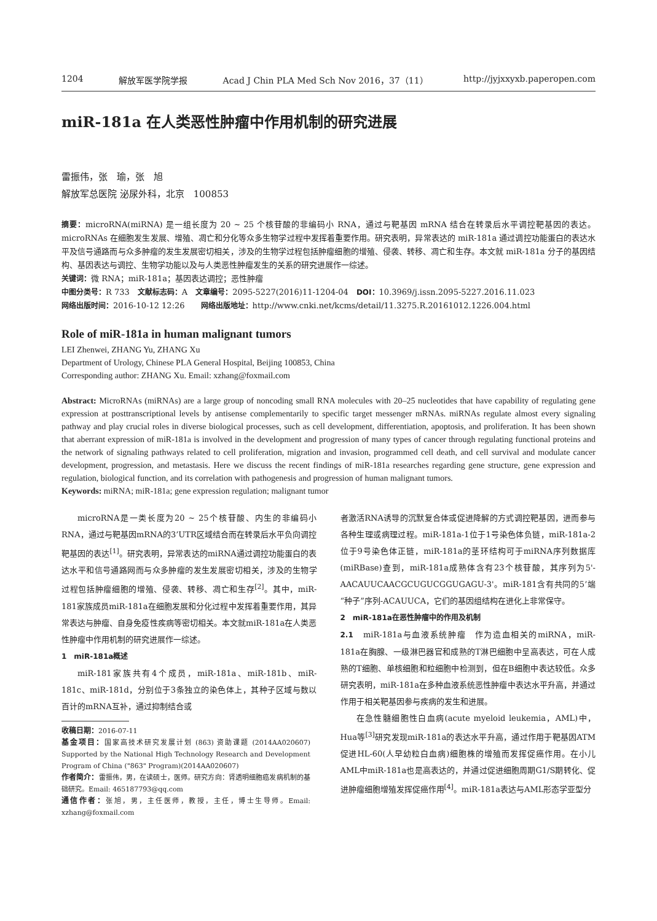1204 解放军医学院学报 Acad J Chin PLA Med Sch Nov 2016，37（11） http://jyjxxyxb.paperopen.com
miR-181a 在人类恶性肿瘤中作用机制的研究进展
雷振伟，张　瑜，张　旭
解放军总医院 泌尿外科，北京　100853
摘要：microRNA(miRNA) 是一组长度为 20 ~ 25 个核苷酸的非编码小 RNA，通过与靶基因 mRNA 结合在转录后水平调控靶基因的表达。microRNAs 在细胞发生发展、增殖、凋亡和分化等众多生物学过程中发挥着重要作用。研究表明，异常表达的 miR-181a 通过调控功能蛋白的表达水平及信号通路而与众多肿瘤的发生发展密切相关，涉及的生物学过程包括肿瘤细胞的增殖、侵袭、转移、凋亡和生存。本文就 miR-181a 分子的基因结构、基因表达与调控、生物学功能以及与人类恶性肿瘤发生的关系的研究进展作一综述。
关键词：微 RNA；miR-181a；基因表达调控；恶性肿瘤
中图分类号：R 733　文献标志码：A　文章编号：2095-5227(2016)11-1204-04　DOI：10.3969/j.issn.2095-5227.2016.11.023
网络出版时间：2016-10-12 12:26　　网络出版地址：http://www.cnki.net/kcms/detail/11.3275.R.20161012.1226.004.html
Role of miR-181a in human malignant tumors
LEI Zhenwei, ZHANG Yu, ZHANG Xu
Department of Urology, Chinese PLA General Hospital, Beijing 100853, China
Corresponding author: ZHANG Xu. Email: xzhang@foxmail.com
Abstract: MicroRNAs (miRNAs) are a large group of noncoding small RNA molecules with 20–25 nucleotides that have capability of regulating gene expression at posttranscriptional levels by antisense complementarily to specific target messenger mRNAs. miRNAs regulate almost every signaling pathway and play crucial roles in diverse biological processes, such as cell development, differentiation, apoptosis, and proliferation. It has been shown that aberrant expression of miR-181a is involved in the development and progression of many types of cancer through regulating functional proteins and the network of signaling pathways related to cell proliferation, migration and invasion, programmed cell death, and cell survival and modulate cancer development, progression, and metastasis. Here we discuss the recent findings of miR-181a researches regarding gene structure, gene expression and regulation, biological function, and its correlation with pathogenesis and progression of human malignant tumors.
Keywords: miRNA; miR-181a; gene expression regulation; malignant tumor
microRNA是一类长度为20 ~ 25个核苷酸、内生的非编码小RNA，通过与靶基因mRNA的3’UTR区域结合而在转录后水平负向调控靶基因的表达<sup>[1]</sup>。研究表明，异常表达的miRNA通过调控功能蛋白的表达水平和信号通路网而与众多肿瘤的发生发展密切相关，涉及的生物学过程包括肿瘤细胞的增殖、侵袭、转移、凋亡和生存<sup>[2]</sup>。其中，miR-181家族成员miR-181a在细胞发展和分化过程中发挥着重要作用，其异常表达与肿瘤、自身免疫性疾病等密切相关。本文就miR-181a在人类恶性肿瘤中作用机制的研究进展作一综述。
1　miR-181a概述
miR-181家族共有4个成员，miR-181a、miR-181b、miR-181c、miR-181d，分别位于3条独立的染色体上，其种子区域与数以百计的mRNA互补，通过抑制结合或
收稿日期：2016-07-11
基金项目：国家高技术研究发展计划 (863) 资助课题 (2014AA020607) Supported by the National High Technology Research and Development Program of China ("863" Program)(2014AA020607)
作者简介：雷振伟，男，在读硕士，医师。研究方向：肾透明细胞癌发病机制的基础研究。Email: 465187793@qq.com
通信作者：张旭，男，主任医师，教授，主任，博士生导师。Email: xzhang@foxmail.com
者激活RNA诱导的沉默复合体或促进降解的方式调控靶基因，进而参与各种生理或病理过程。miR-181a-1位于1号染色体负链，miR-181a-2位于9号染色体正链，miR-181a的茎环结构可于miRNA序列数据库(miRBase)查到，miR-181a成熟体含有23个核苷酸，其序列为5'-AACAUUCAACGCUGUCGGUGAGU-3'。miR-181含有共同的5’端“种子”序列-ACAUUCA，它们的基因组结构在进化上非常保守。
2　miR-181a在恶性肿瘤中的作用及机制
2.1　miR-181a与血液系统肿瘤　作为造血相关的miRNA，miR-181a在胸腺、一级淋巴器官和成熟的T淋巴细胞中呈高表达，可在人成熟的T细胞、单核细胞和粒细胞中检测到，但在B细胞中表达较低。众多研究表明，miR-181a在多种血液系统恶性肿瘤中表达水平升高，并通过作用于相关靶基因参与疾病的发生和进展。
在急性髓细胞性白血病(acute myeloid leukemia，AML)中，Hua等<sup>[3]</sup>研究发现miR-181a的表达水平升高，通过作用于靶基因ATM促进HL-60(人早幼粒白血病)细胞株的增殖而发挥促癌作用。在小儿AML中miR-181a也是高表达的，并通过促进细胞周期G1/S期转化、促进肿瘤细胞增殖发挥促癌作用<sup>[4]</sup>。miR-181a表达与AML形态学亚型分